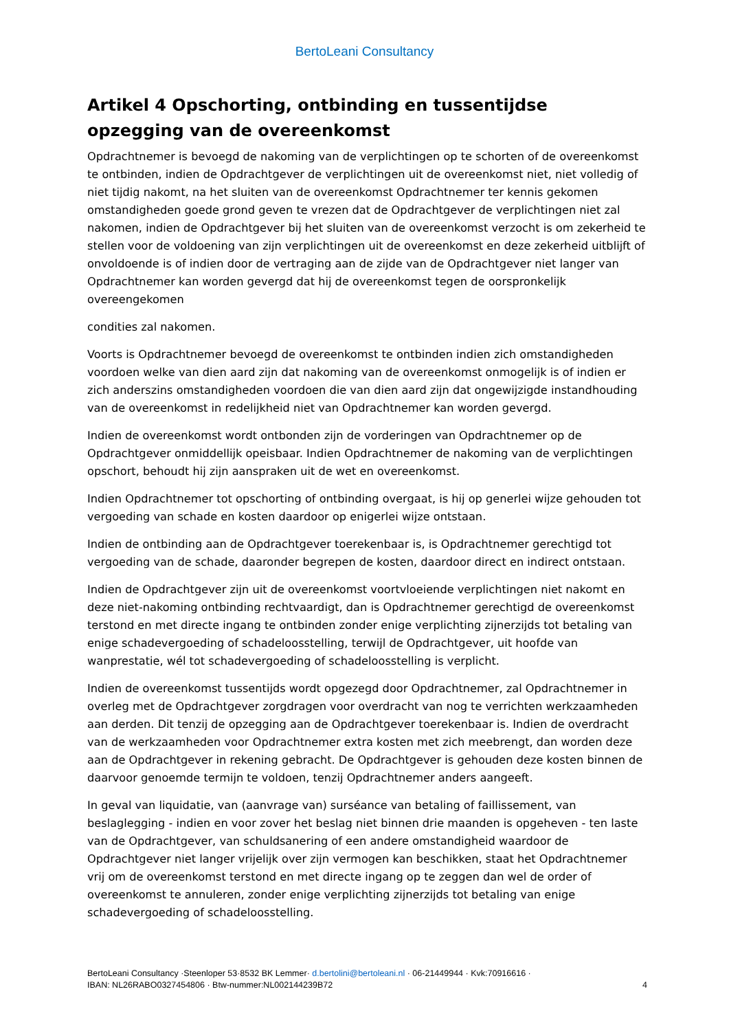BertoLeani Consultancy
Artikel 4 Opschorting, ontbinding en tussentijdse opzegging van de overeenkomst
Opdrachtnemer is bevoegd de nakoming van de verplichtingen op te schorten of de overeenkomst te ontbinden, indien de Opdrachtgever de verplichtingen uit de overeenkomst niet, niet volledig of niet tijdig nakomt, na het sluiten van de overeenkomst Opdrachtnemer ter kennis gekomen omstandigheden goede grond geven te vrezen dat de Opdrachtgever de verplichtingen niet zal nakomen, indien de Opdrachtgever bij het sluiten van de overeenkomst verzocht is om zekerheid te stellen voor de voldoening van zijn verplichtingen uit de overeenkomst en deze zekerheid uitblijft of onvoldoende is of indien door de vertraging aan de zijde van de Opdrachtgever niet langer van Opdrachtnemer kan worden gevergd dat hij de overeenkomst tegen de oorspronkelijk overeengekomen
condities zal nakomen.
Voorts is Opdrachtnemer bevoegd de overeenkomst te ontbinden indien zich omstandigheden voordoen welke van dien aard zijn dat nakoming van de overeenkomst onmogelijk is of indien er zich anderszins omstandigheden voordoen die van dien aard zijn dat ongewijzigde instandhouding van de overeenkomst in redelijkheid niet van Opdrachtnemer kan worden gevergd.
Indien de overeenkomst wordt ontbonden zijn de vorderingen van Opdrachtnemer op de Opdrachtgever onmiddellijk opeisbaar. Indien Opdrachtnemer de nakoming van de verplichtingen opschort, behoudt hij zijn aanspraken uit de wet en overeenkomst.
Indien Opdrachtnemer tot opschorting of ontbinding overgaat, is hij op generlei wijze gehouden tot vergoeding van schade en kosten daardoor op enigerlei wijze ontstaan.
Indien de ontbinding aan de Opdrachtgever toerekenbaar is, is Opdrachtnemer gerechtigd tot vergoeding van de schade, daaronder begrepen de kosten, daardoor direct en indirect ontstaan.
Indien de Opdrachtgever zijn uit de overeenkomst voortvloeiende verplichtingen niet nakomt en deze niet-nakoming ontbinding rechtvaardigt, dan is Opdrachtnemer gerechtigd de overeenkomst terstond en met directe ingang te ontbinden zonder enige verplichting zijnerzijds tot betaling van enige schadevergoeding of schadeloosstelling, terwijl de Opdrachtgever, uit hoofde van wanprestatie, wél tot schadevergoeding of schadeloosstelling is verplicht.
Indien de overeenkomst tussentijds wordt opgezegd door Opdrachtnemer, zal Opdrachtnemer in overleg met de Opdrachtgever zorgdragen voor overdracht van nog te verrichten werkzaamheden aan derden. Dit tenzij de opzegging aan de Opdrachtgever toerekenbaar is. Indien de overdracht van de werkzaamheden voor Opdrachtnemer extra kosten met zich meebrengt, dan worden deze aan de Opdrachtgever in rekening gebracht. De Opdrachtgever is gehouden deze kosten binnen de daarvoor genoemde termijn te voldoen, tenzij Opdrachtnemer anders aangeeft.
In geval van liquidatie, van (aanvrage van) surséance van betaling of faillissement, van beslaglegging - indien en voor zover het beslag niet binnen drie maanden is opgeheven - ten laste van de Opdrachtgever, van schuldsanering of een andere omstandigheid waardoor de Opdrachtgever niet langer vrijelijk over zijn vermogen kan beschikken, staat het Opdrachtnemer vrij om de overeenkomst terstond en met directe ingang op te zeggen dan wel de order of overeenkomst te annuleren, zonder enige verplichting zijnerzijds tot betaling van enige schadevergoeding of schadeloosstelling.
BertoLeani Consultancy ·Steenloper 53·8532 BK Lemmer· d.bertolini@bertoleani.nl · 06-21449944 · Kvk:70916616 ·
IBAN: NL26RABO0327454806 · Btw-nummer:NL002144239B72 4